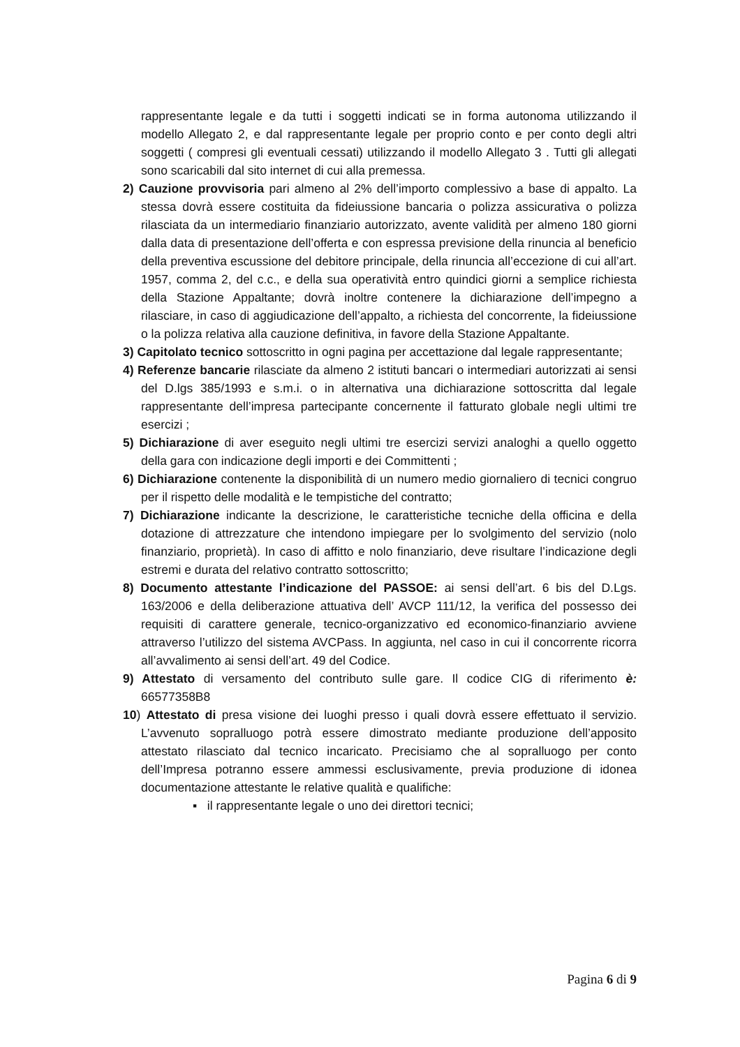rappresentante legale e da tutti i soggetti indicati se in forma autonoma utilizzando il modello Allegato 2, e dal rappresentante legale per proprio conto e per conto degli altri soggetti ( compresi gli eventuali cessati) utilizzando il modello Allegato 3 . Tutti gli allegati sono scaricabili dal sito internet di cui alla premessa.
2) Cauzione provvisoria pari almeno al 2% dell’importo complessivo a base di appalto. La stessa dovrà essere costituita da fideiussione bancaria o polizza assicurativa o polizza rilasciata da un intermediario finanziario autorizzato, avente validità per almeno 180 giorni dalla data di presentazione dell’offerta e con espressa previsione della rinuncia al beneficio della preventiva escussione del debitore principale, della rinuncia all’eccezione di cui all’art. 1957, comma 2, del c.c., e della sua operatività entro quindici giorni a semplice richiesta della Stazione Appaltante; dovrà inoltre contenere la dichiarazione dell’impegno a rilasciare, in caso di aggiudicazione dell’appalto, a richiesta del concorrente, la fideiussione o la polizza relativa alla cauzione definitiva, in favore della Stazione Appaltante.
3) Capitolato tecnico sottoscritto in ogni pagina per accettazione dal legale rappresentante;
4) Referenze bancarie rilasciate da almeno 2 istituti bancari o intermediari autorizzati ai sensi del D.lgs 385/1993 e s.m.i. o in alternativa una dichiarazione sottoscritta dal legale rappresentante dell’impresa partecipante concernente il fatturato globale negli ultimi tre esercizi ;
5) Dichiarazione di aver eseguito negli ultimi tre esercizi servizi analoghi a quello oggetto della gara con indicazione degli importi e dei Committenti ;
6) Dichiarazione contenente la disponibilità di un numero medio giornaliero di tecnici congruo per il rispetto delle modalità e le tempistiche del contratto;
7) Dichiarazione indicante la descrizione, le caratteristiche tecniche della officina e della dotazione di attrezzature che intendono impiegare per lo svolgimento del servizio (nolo finanziario, proprietà). In caso di affitto e nolo finanziario, deve risultare l’indicazione degli estremi e durata del relativo contratto sottoscritto;
8) Documento attestante l’indicazione del PASSOE: ai sensi dell’art. 6 bis del D.Lgs. 163/2006 e della deliberazione attuativa dell’ AVCP 111/12, la verifica del possesso dei requisiti di carattere generale, tecnico-organizzativo ed economico-finanziario avviene attraverso l’utilizzo del sistema AVCPass. In aggiunta, nel caso in cui il concorrente ricorra all’avvalimento ai sensi dell’art. 49 del Codice.
9) Attestato di versamento del contributo sulle gare. Il codice CIG di riferimento è: 66577358B8
10) Attestato di presa visione dei luoghi presso i quali dovrà essere effettuato il servizio. L’avvenuto sopralluogo potrà essere dimostrato mediante produzione dell’apposito attestato rilasciato dal tecnico incaricato. Precisiamo che al sopralluogo per conto dell’Impresa potranno essere ammessi esclusivamente, previa produzione di idonea documentazione attestante le relative qualità e qualifiche:
▪ il rappresentante legale o uno dei direttori tecnici;
Pagina 6 di 9